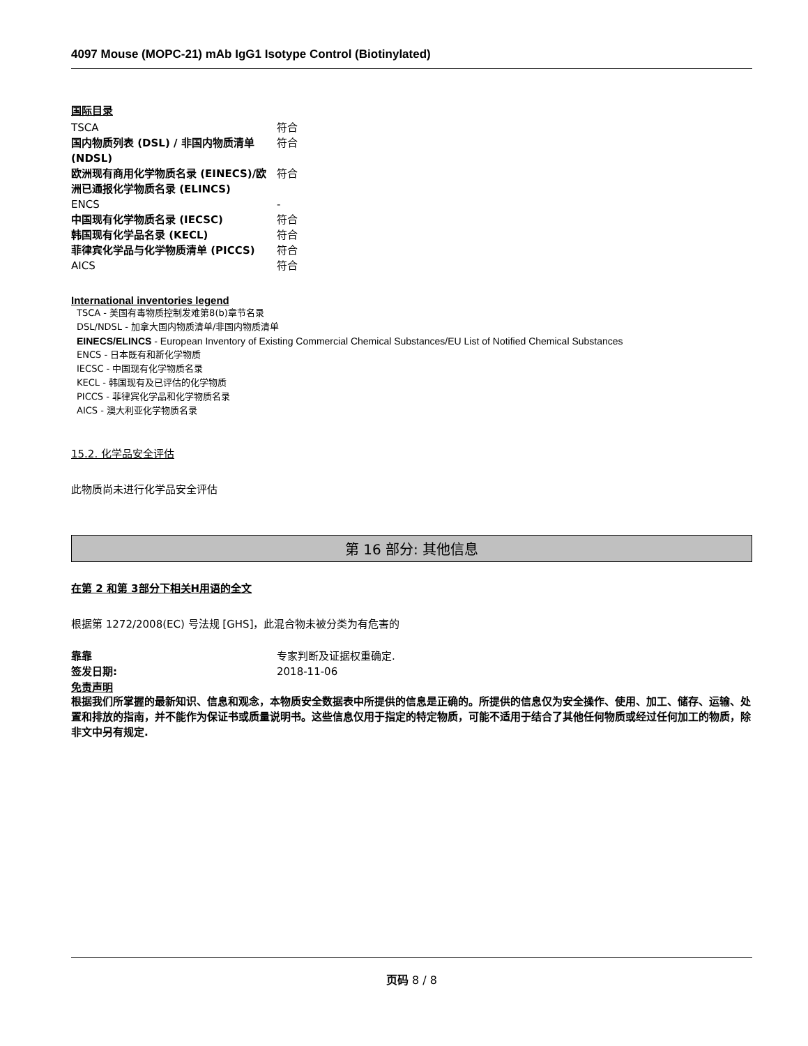4097 Mouse (MOPC-21) mAb IgG1 Isotype Control (Biotinylated)
国际目录
| TSCA | 符合 |
| 国内物质列表 (DSL) / 非国内物质清单 (NDSL) | 符合 |
| 欧洲现有商用化学物质名录 (EINECS)/欧洲已通报化学物质名录 (ELINCS) | 符合 |
| ENCS | - |
| 中国现有化学物质名录 (IECSC) | 符合 |
| 韩国现有化学品名录 (KECL) | 符合 |
| 菲律宾化学品与化学物质清单 (PICCS) | 符合 |
| AICS | 符合 |
International inventories legend
TSCA - 美国有毒物质控制发难第8(b)章节名录
DSL/NDSL - 加拿大国内物质清单/非国内物质清单
EINECS/ELINCS - European Inventory of Existing Commercial Chemical Substances/EU List of Notified Chemical Substances
ENCS - 日本既有和新化学物质
IECSC - 中国现有化学物质名录
KECL - 韩国现有及已评估的化学物质
PICCS - 菲律宾化学品和化学物质名录
AICS - 澳大利亚化学物质名录
15.2. 化学品安全评估
此物质尚未进行化学品安全评估
第 16 部分: 其他信息
在第 2 和第 3部分下相关H用语的全文
根据第 1272/2008(EC) 号法规 [GHS]，此混合物未被分类为有危害的
| 靠靠 | 专家判断及证据权重确定. |
| 签发日期: | 2018-11-06 |
免责声明
根据我们所掌握的最新知识、信息和观念，本物质安全数据表中所提供的信息是正确的。所提供的信息仅为安全操作、使用、加工、储存、运输、处置和排放的指南，并不能作为保证书或质量说明书。这些信息仅用于指定的特定物质，可能不适用于结合了其他任何物质或经过任何加工的物质，除非文中另有规定.
页码 8 / 8